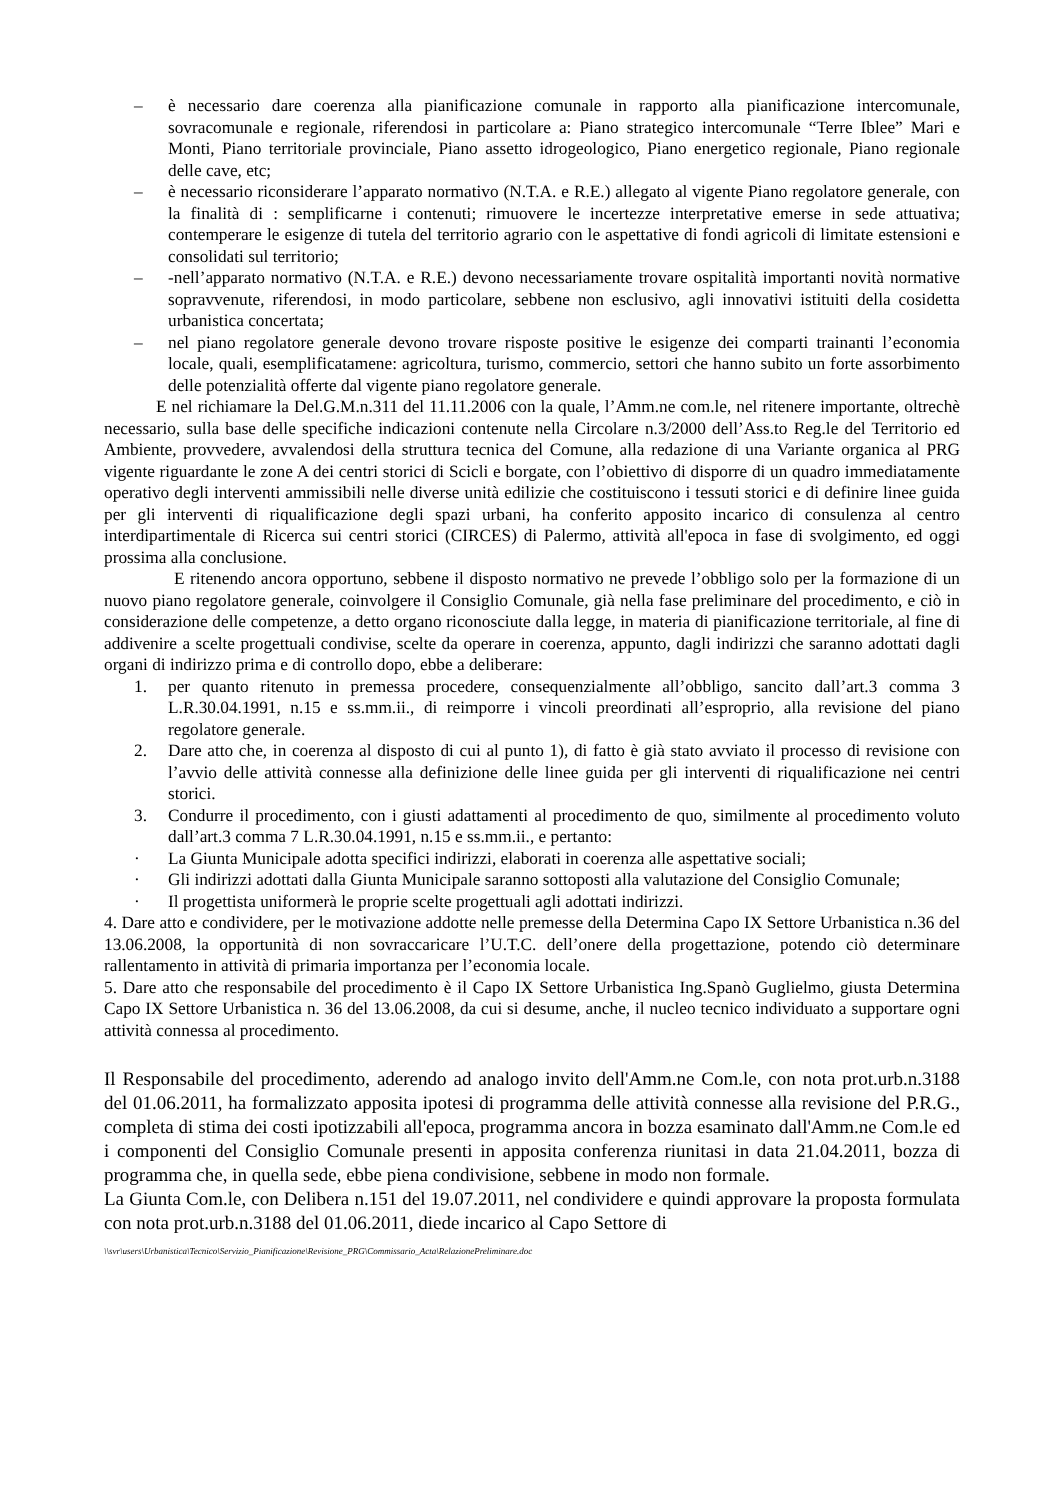– è necessario dare coerenza alla pianificazione comunale in rapporto alla pianificazione intercomunale, sovracomunale e regionale, riferendosi in particolare a: Piano strategico intercomunale “Terre Iblee” Mari e Monti, Piano territoriale provinciale, Piano assetto idrogeologico, Piano energetico regionale, Piano regionale delle cave, etc;
– è necessario riconsiderare l’apparato normativo (N.T.A. e R.E.) allegato al vigente Piano regolatore generale, con la finalità di : semplificarne i contenuti; rimuovere le incertezze interpretative emerse in sede attuativa; contemperare le esigenze di tutela del territorio agrario con le aspettative di fondi agricoli di limitate estensioni e consolidati sul territorio;
– -nell’apparato normativo (N.T.A. e R.E.) devono necessariamente trovare ospitalità importanti novità normative sopravvenute, riferendosi, in modo particolare, sebbene non esclusivo, agli innovativi istituiti della cosidetta urbanistica concertata;
– nel piano regolatore generale devono trovare risposte positive le esigenze dei comparti trainanti l’economia locale, quali, esemplificatamene: agricoltura, turismo, commercio, settori che hanno subito un forte assorbimento delle potenzialità offerte dal vigente piano regolatore generale.
E nel richiamare la Del.G.M.n.311 del 11.11.2006 con la quale, l’Amm.ne com.le, nel ritenere importante, oltrechè necessario, sulla base delle specifiche indicazioni contenute nella Circolare n.3/2000 dell’Ass.to Reg.le del Territorio ed Ambiente, provvedere, avvalendosi della struttura tecnica del Comune, alla redazione di una Variante organica al PRG vigente riguardante le zone A dei centri storici di Scicli e borgate, con l’obiettivo di disporre di un quadro immediatamente operativo degli interventi ammissibili nelle diverse unità edilizie che costituiscono i tessuti storici e di definire linee guida per gli interventi di riqualificazione degli spazi urbani, ha conferito apposito incarico di consulenza al centro interdipartimentale di Ricerca sui centri storici (CIRCES) di Palermo, attività all'epoca in fase di svolgimento, ed oggi prossima alla conclusione.
E ritenendo ancora opportuno, sebbene il disposto normativo ne prevede l’obbligo solo per la formazione di un nuovo piano regolatore generale, coinvolgere il Consiglio Comunale, già nella fase preliminare del procedimento, e ciò in considerazione delle competenze, a detto organo riconosciute dalla legge, in materia di pianificazione territoriale, al fine di addivenire a scelte progettuali condivise, scelte da operare in coerenza, appunto, dagli indirizzi che saranno adottati dagli organi di indirizzo prima e di controllo dopo, ebbe a deliberare:
1. per quanto ritenuto in premessa procedere, consequenzialmente all’obbligo, sancito dall’art.3 comma 3 L.R.30.04.1991, n.15 e ss.mm.ii., di reimporre i vincoli preordinati all’esproprio, alla revisione del piano regolatore generale.
2. Dare atto che, in coerenza al disposto di cui al punto 1), di fatto è già stato avviato il processo di revisione con l’avvio delle attività connesse alla definizione delle linee guida per gli interventi di riqualificazione nei centri storici.
3. Condurre il procedimento, con i giusti adattamenti al procedimento de quo, similmente al procedimento voluto dall’art.3 comma 7 L.R.30.04.1991, n.15 e ss.mm.ii., e pertanto:
· La Giunta Municipale adotta specifici indirizzi, elaborati in coerenza alle aspettative sociali;
· Gli indirizzi adottati dalla Giunta Municipale saranno sottoposti alla valutazione del Consiglio Comunale;
· Il progettista uniformerà le proprie scelte progettuali agli adottati indirizzi.
4. Dare atto e condividere, per le motivazione addotte nelle premesse della Determina Capo IX Settore Urbanistica n.36 del 13.06.2008, la opportunità di non sovraccaricare l’U.T.C. dell’onere della progettazione, potendo ciò determinare rallentamento in attività di primaria importanza per l’economia locale.
5. Dare atto che responsabile del procedimento è il Capo IX Settore Urbanistica Ing.Spanò Guglielmo, giusta Determina Capo IX Settore Urbanistica n. 36 del 13.06.2008, da cui si desume, anche, il nucleo tecnico individuato a supportare ogni attività connessa al procedimento.
Il Responsabile del procedimento, aderendo ad analogo invito dell'Amm.ne Com.le, con nota prot.urb.n.3188 del 01.06.2011, ha formalizzato apposita ipotesi di programma delle attività connesse alla revisione del P.R.G., completa di stima dei costi ipotizzabili all'epoca, programma ancora in bozza esaminato dall'Amm.ne Com.le ed i componenti del Consiglio Comunale presenti in apposita conferenza riunitasi in data 21.04.2011, bozza di programma che, in quella sede, ebbe piena condivisione, sebbene in modo non formale.
La Giunta Com.le, con Delibera n.151 del 19.07.2011, nel condividere e quindi approvare la proposta formulata con nota prot.urb.n.3188 del 01.06.2011, diede incarico al Capo Settore di
\\svr\users\Urbanistica\Tecnico\Servizio_Pianificazione\Revisione_PRG\Commissario_Acta\RelazionePreliminare.doc